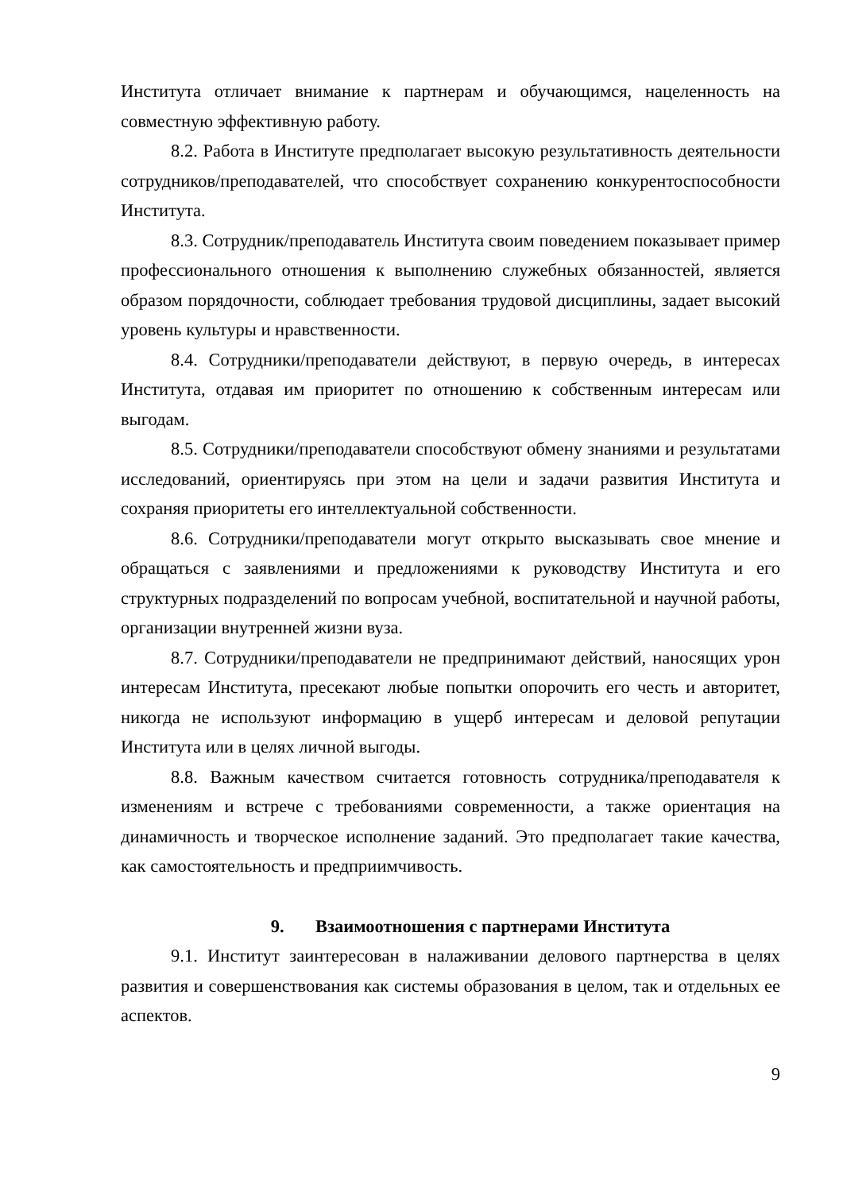Института отличает внимание к партнерам и обучающимся, нацеленность на совместную эффективную работу.
8.2. Работа в Институте предполагает высокую результативность деятельности сотрудников/преподавателей, что способствует сохранению конкурентоспособности Института.
8.3. Сотрудник/преподаватель Института своим поведением показывает пример профессионального отношения к выполнению служебных обязанностей, является образом порядочности, соблюдает требования трудовой дисциплины, задает высокий уровень культуры и нравственности.
8.4. Сотрудники/преподаватели действуют, в первую очередь, в интересах Института, отдавая им приоритет по отношению к собственным интересам или выгодам.
8.5. Сотрудники/преподаватели способствуют обмену знаниями и результатами исследований, ориентируясь при этом на цели и задачи развития Института и сохраняя приоритеты его интеллектуальной собственности.
8.6. Сотрудники/преподаватели могут открыто высказывать свое мнение и обращаться с заявлениями и предложениями к руководству Института и его структурных подразделений по вопросам учебной, воспитательной и научной работы, организации внутренней жизни вуза.
8.7. Сотрудники/преподаватели не предпринимают действий, наносящих урон интересам Института, пресекают любые попытки опорочить его честь и авторитет, никогда не используют информацию в ущерб интересам и деловой репутации Института или в целях личной выгоды.
8.8. Важным качеством считается готовность сотрудника/преподавателя к изменениям и встрече с требованиями современности, а также ориентация на динамичность и творческое исполнение заданий. Это предполагает такие качества, как самостоятельность и предприимчивость.
9. Взаимоотношения с партнерами Института
9.1. Институт заинтересован в налаживании делового партнерства в целях развития и совершенствования как системы образования в целом, так и отдельных ее аспектов.
9